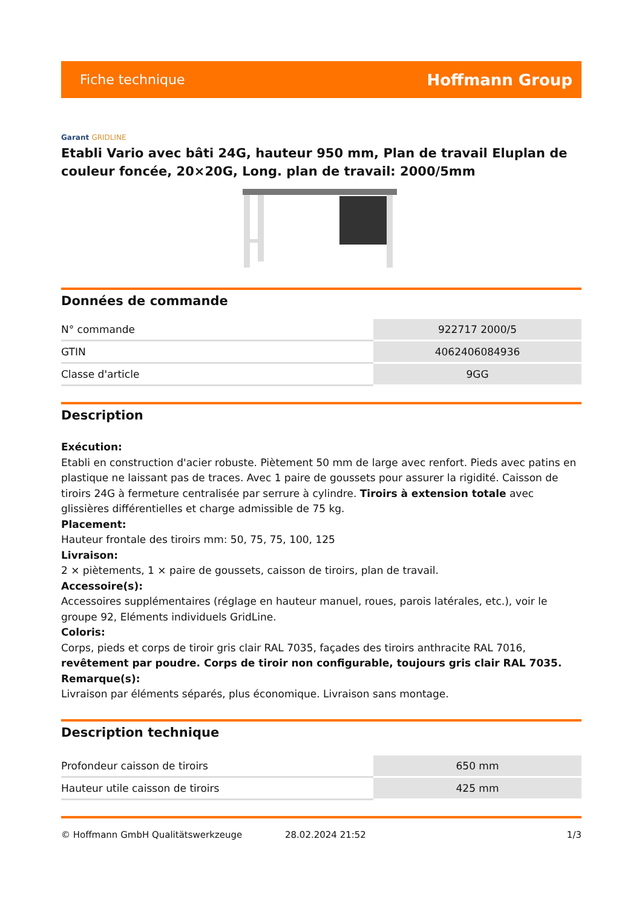Fiche technique
Hoffmann Group
Garant GRIDLINE
Etabli Vario avec bâti 24G, hauteur 950 mm, Plan de travail Eluplan de couleur foncée, 20×20G, Long. plan de travail: 2000/5mm
Données de commande
| N° commande | 922717 2000/5 |
| GTIN | 4062406084936 |
| Classe d'article | 9GG |
Description
Exécution:
Etabli en construction d'acier robuste. Piètement 50 mm de large avec renfort. Pieds avec patins en plastique ne laissant pas de traces. Avec 1 paire de goussets pour assurer la rigidité. Caisson de tiroirs 24G à fermeture centralisée par serrure à cylindre. Tiroirs à extension totale avec glissières différentielles et charge admissible de 75 kg.
Placement:
Hauteur frontale des tiroirs mm: 50, 75, 75, 100, 125
Livraison:
2 × piètements, 1 × paire de goussets, caisson de tiroirs, plan de travail.
Accessoire(s):
Accessoires supplémentaires (réglage en hauteur manuel, roues, parois latérales, etc.), voir le groupe 92, Eléments individuels GridLine.
Coloris:
Corps, pieds et corps de tiroir gris clair RAL 7035, façades des tiroirs anthracite RAL 7016, revêtement par poudre. Corps de tiroir non configurable, toujours gris clair RAL 7035.
Remarque(s):
Livraison par éléments séparés, plus économique. Livraison sans montage.
Description technique
| Profondeur caisson de tiroirs | 650 mm |
| Hauteur utile caisson de tiroirs | 425 mm |
© Hoffmann GmbH Qualitätswerkzeuge 28.02.2024 21:52 1/3